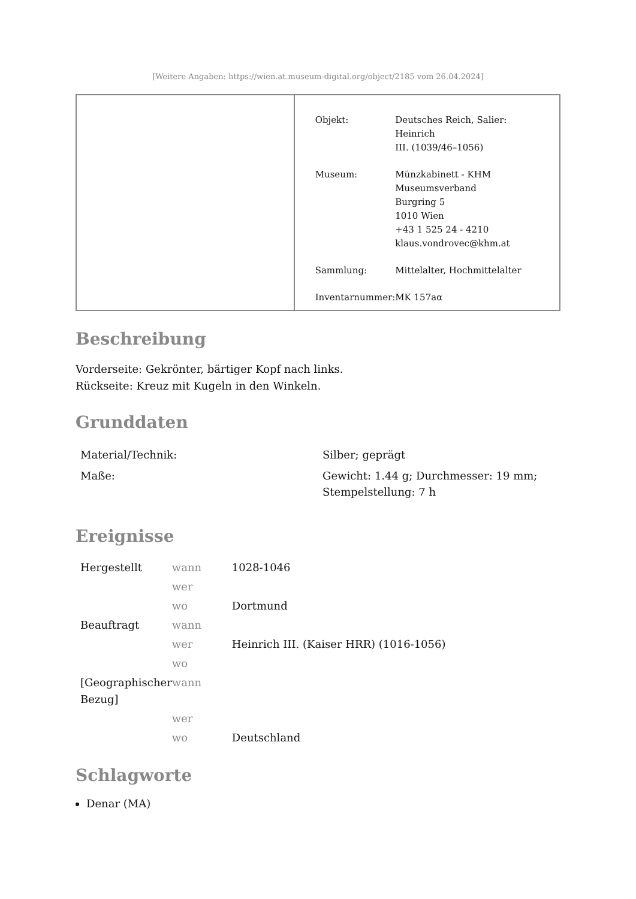[Weitere Angaben: https://wien.at.museum-digital.org/object/2185 vom 26.04.2024]
| Objekt: | Deutsches Reich, Salier: Heinrich III. (1039/46–1056) |
| Museum: | Münzkabinett - KHM Museumsverband Burgring 5 1010 Wien +43 1 525 24 - 4210 klaus.vondrovec@khm.at |
| Sammlung: | Mittelalter, Hochmittelalter |
| Inventarnummer: | MK 157aα |
Beschreibung
Vorderseite: Gekrönter, bärtiger Kopf nach links.
Rückseite: Kreuz mit Kugeln in den Winkeln.
Grunddaten
| Material/Technik: | Silber; geprägt |
| Maße: | Gewicht: 1.44 g; Durchmesser: 19 mm; Stempelstellung: 7 h |
Ereignisse
| Hergestellt | wann | 1028-1046 |
| | wer | |
| | wo | Dortmund |
| Beauftragt | wann | |
| | wer | Heinrich III. (Kaiser HRR) (1016-1056) |
| | wo | |
| [Geographischer Bezug] | wann | |
| | wer | |
| | wo | Deutschland |
Schlagworte
Denar (MA)